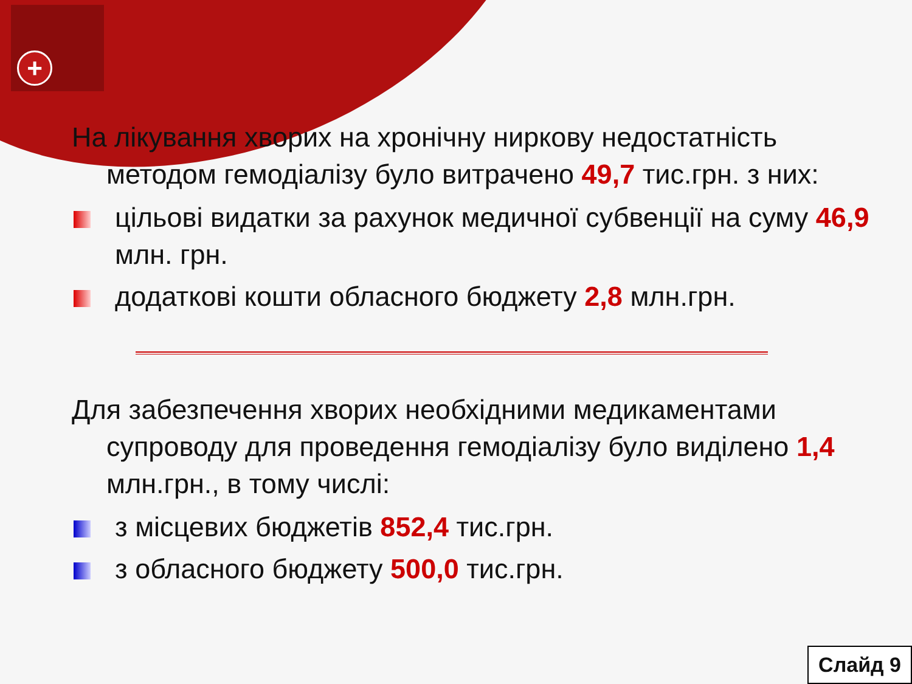+
На лікування хворих на хронічну ниркову недостатність методом гемодіалізу було витрачено 49,7 тис.грн. з них:
цільові видатки за рахунок медичної субвенції на суму 46,9 млн. грн.
додаткові кошти обласного бюджету 2,8 млн.грн.
Для забезпечення хворих необхідними медикаментами супроводу для проведення гемодіалізу було виділено 1,4 млн.грн., в тому числі:
з місцевих бюджетів 852,4 тис.грн.
з обласного бюджету 500,0 тис.грн.
Слайд 9